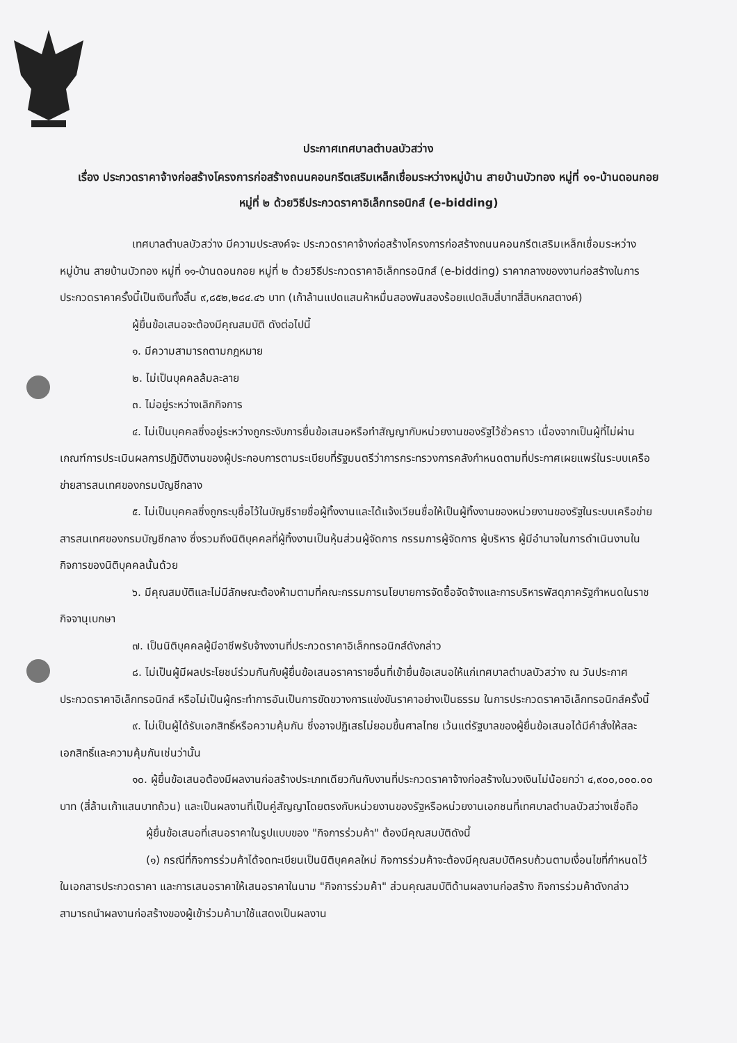ประกาศเทศบาลตำบลบัวสว่าง
เรื่อง ประกวดราคาจ้างก่อสร้างโครงการก่อสร้างถนนคอนกรีตเสริมเหล็กเชื่อมระหว่างหมู่บ้าน สายบ้านบัวทอง หมู่ที่ ๑๑-บ้านดอนกอย หมู่ที่ ๒ ด้วยวิธีประกวดราคาอิเล็กทรอนิกส์ (e-bidding)
เทศบาลตำบลบัวสว่าง มีความประสงค์จะ ประกวดราคาจ้างก่อสร้างโครงการก่อสร้างถนนคอนกรีตเสริมเหล็กเชื่อมระหว่างหมู่บ้าน สายบ้านบัวทอง หมู่ที่ ๑๑-บ้านดอนกอย หมู่ที่ ๒ ด้วยวิธีประกวดราคาอิเล็กทรอนิกส์ (e-bidding) ราคากลางของงานก่อสร้างในการประกวดราคาครั้งนี้เป็นเงินทั้งสิ้น ๙,๘๕๒,๒๘๔.๔๖ บาท (เก้าล้านแปดแสนห้าหมื่นสองพันสองร้อยแปดสิบสี่บาทสี่สิบหกสตางค์)
ผู้ยื่นข้อเสนอจะต้องมีคุณสมบัติ ดังต่อไปนี้
๑. มีความสามารถตามกฎหมาย
๒. ไม่เป็นบุคคลล้มละลาย
๓. ไม่อยู่ระหว่างเลิกกิจการ
๔. ไม่เป็นบุคคลซึ่งอยู่ระหว่างถูกระงับการยื่นข้อเสนอหรือทำสัญญากับหน่วยงานของรัฐไว้ชั่วคราว เนื่องจากเป็นผู้ที่ไม่ผ่านเกณฑ์การประเมินผลการปฏิบัติงานของผู้ประกอบการตามระเบียบที่รัฐมนตรีว่าการกระทรวงการคลังกำหนดตามที่ประกาศเผยแพร่ในระบบเครือข่ายสารสนเทศของกรมบัญชีกลาง
๕. ไม่เป็นบุคคลซึ่งถูกระบุชื่อไว้ในบัญชีรายชื่อผู้ทิ้งงานและได้แจ้งเวียนชื่อให้เป็นผู้ทิ้งงานของหน่วยงานของรัฐในระบบเครือข่ายสารสนเทศของกรมบัญชีกลาง ซึ่งรวมถึงนิติบุคคลที่ผู้ทิ้งงานเป็นหุ้นส่วนผู้จัดการ กรรมการผู้จัดการ ผู้บริหาร ผู้มีอำนาจในการดำเนินงานในกิจการของนิติบุคคลนั้นด้วย
๖. มีคุณสมบัติและไม่มีลักษณะต้องห้ามตามที่คณะกรรมการนโยบายการจัดซื้อจัดจ้างและการบริหารพัสดุภาครัฐกำหนดในราชกิจจานุเบกษา
๗. เป็นนิติบุคคลผู้มีอาชีพรับจ้างงานที่ประกวดราคาอิเล็กทรอนิกส์ดังกล่าว
๘. ไม่เป็นผู้มีผลประโยชน์ร่วมกันกับผู้ยื่นข้อเสนอราคารายอื่นที่เข้ายื่นข้อเสนอให้แก่เทศบาลตำบลบัวสว่าง ณ วันประกาศประกวดราคาอิเล็กทรอนิกส์ หรือไม่เป็นผู้กระทำการอันเป็นการขัดขวางการแข่งขันราคาอย่างเป็นธรรม ในการประกวดราคาอิเล็กทรอนิกส์ครั้งนี้
๙. ไม่เป็นผู้ได้รับเอกสิทธิ์หรือความคุ้มกัน ซึ่งอาจปฏิเสธไม่ยอมขึ้นศาลไทย เว้นแต่รัฐบาลของผู้ยื่นข้อเสนอได้มีคำสั่งให้สละเอกสิทธิ์และความคุ้มกันเช่นว่านั้น
๑๐. ผู้ยื่นข้อเสนอต้องมีผลงานก่อสร้างประเภทเดียวกันกับงานที่ประกวดราคาจ้างก่อสร้างในวงเงินไม่น้อยกว่า ๔,๙๐๐,๐๐๐.๐๐ บาท (สี่ล้านเก้าแสนบาทถ้วน) และเป็นผลงานที่เป็นคู่สัญญาโดยตรงกับหน่วยงานของรัฐหรือหน่วยงานเอกชนที่เทศบาลตำบลบัวสว่างเชื่อถือ
ผู้ยื่นข้อเสนอที่เสนอราคาในรูปแบบของ "กิจการร่วมค้า" ต้องมีคุณสมบัติดังนี้
(๑) กรณีที่กิจการร่วมค้าได้จดทะเบียนเป็นนิติบุคคลใหม่ กิจการร่วมค้าจะต้องมีคุณสมบัติครบถ้วนตามเงื่อนไขที่กำหนดไว้ในเอกสารประกวดราคา และการเสนอราคาให้เสนอราคาในนาม "กิจการร่วมค้า" ส่วนคุณสมบัติด้านผลงานก่อสร้าง กิจการร่วมค้าดังกล่าวสามารถนำผลงานก่อสร้างของผู้เข้าร่วมค้ามาใช้แสดงเป็นผลงาน